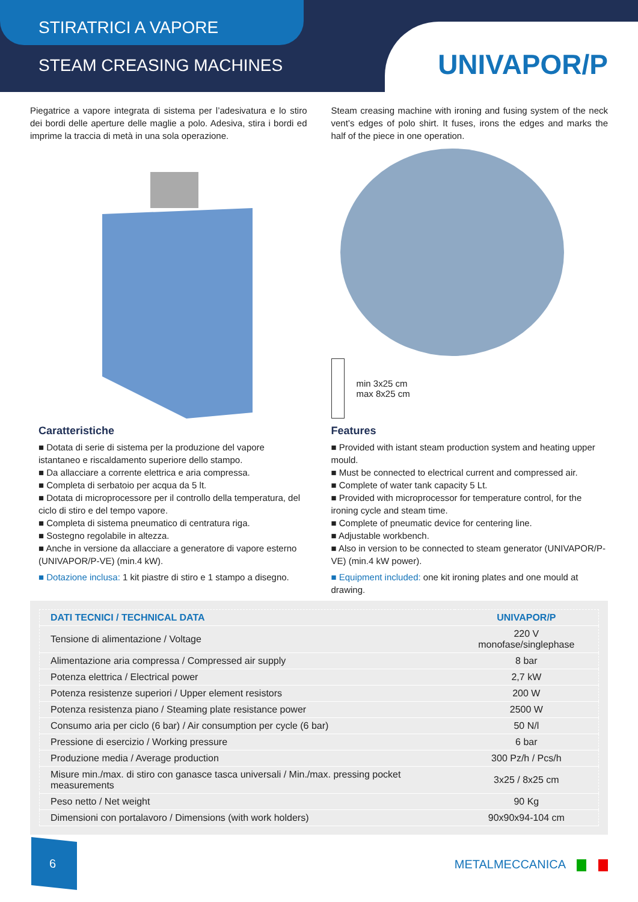STIRATRICI A VAPORE
STEAM CREASING MACHINES
UNIVAPOR/P
Piegatrice a vapore integrata di sistema per l’adesivatura e lo stiro dei bordi delle aperture delle maglie a polo. Adesiva, stira i bordi ed imprime la traccia di metà in una sola operazione.
Caratteristiche
■ Dotata di serie di sistema per la produzione del vapore istantaneo e riscaldamento superiore dello stampo.
■ Da allacciare a corrente elettrica e aria compressa.
■ Completa di serbatoio per acqua da 5 lt.
■ Dotata di microprocessore per il controllo della temperatura, del ciclo di stiro e del tempo vapore.
■ Completa di sistema pneumatico di centratura riga.
■ Sostegno regolabile in altezza.
■ Anche in versione da allacciare a generatore di vapore esterno (UNIVAPOR/P-VE) (min.4 kW).
■ Dotazione inclusa: 1 kit piastre di stiro e 1 stampo a disegno.
Steam creasing machine with ironing and fusing system of the neck vent’s edges of polo shirt. It fuses, irons the edges and marks the half of the piece in one operation.
min 3x25 cm
max 8x25 cm
Features
■ Provided with istant steam production system and heating upper mould.
■ Must be connected to electrical current and compressed air.
■ Complete of water tank capacity 5 Lt.
■ Provided with microprocessor for temperature control, for the ironing cycle and steam time.
■ Complete of pneumatic device for centering line.
■ Adjustable workbench.
■ Also in version to be connected to steam generator (UNIVAPOR/P-VE) (min.4 kW power).
■ Equipment included: one kit ironing plates and one mould at drawing.
| DATI TECNICI / TECHNICAL DATA | UNIVAPOR/P |
| --- | --- |
| Tensione di alimentazione / Voltage | 220 V monofase/singlephase |
| Alimentazione aria compressa / Compressed air supply | 8 bar |
| Potenza elettrica / Electrical power | 2,7 kW |
| Potenza resistenze superiori / Upper element resistors | 200 W |
| Potenza resistenza piano / Steaming plate resistance power | 2500 W |
| Consumo aria per ciclo (6 bar) / Air consumption per cycle (6 bar) | 50 N/l |
| Pressione di esercizio / Working pressure | 6 bar |
| Produzione media / Average production | 300 Pz/h / Pcs/h |
| Misure min./max. di stiro con ganasce tasca universali / Min./max. pressing pocket measurements | 3x25 / 8x25 cm |
| Peso netto / Net weight | 90 Kg |
| Dimensioni con portalavoro / Dimensions (with work holders) | 90x90x94-104 cm |
6
METALMECCANICA